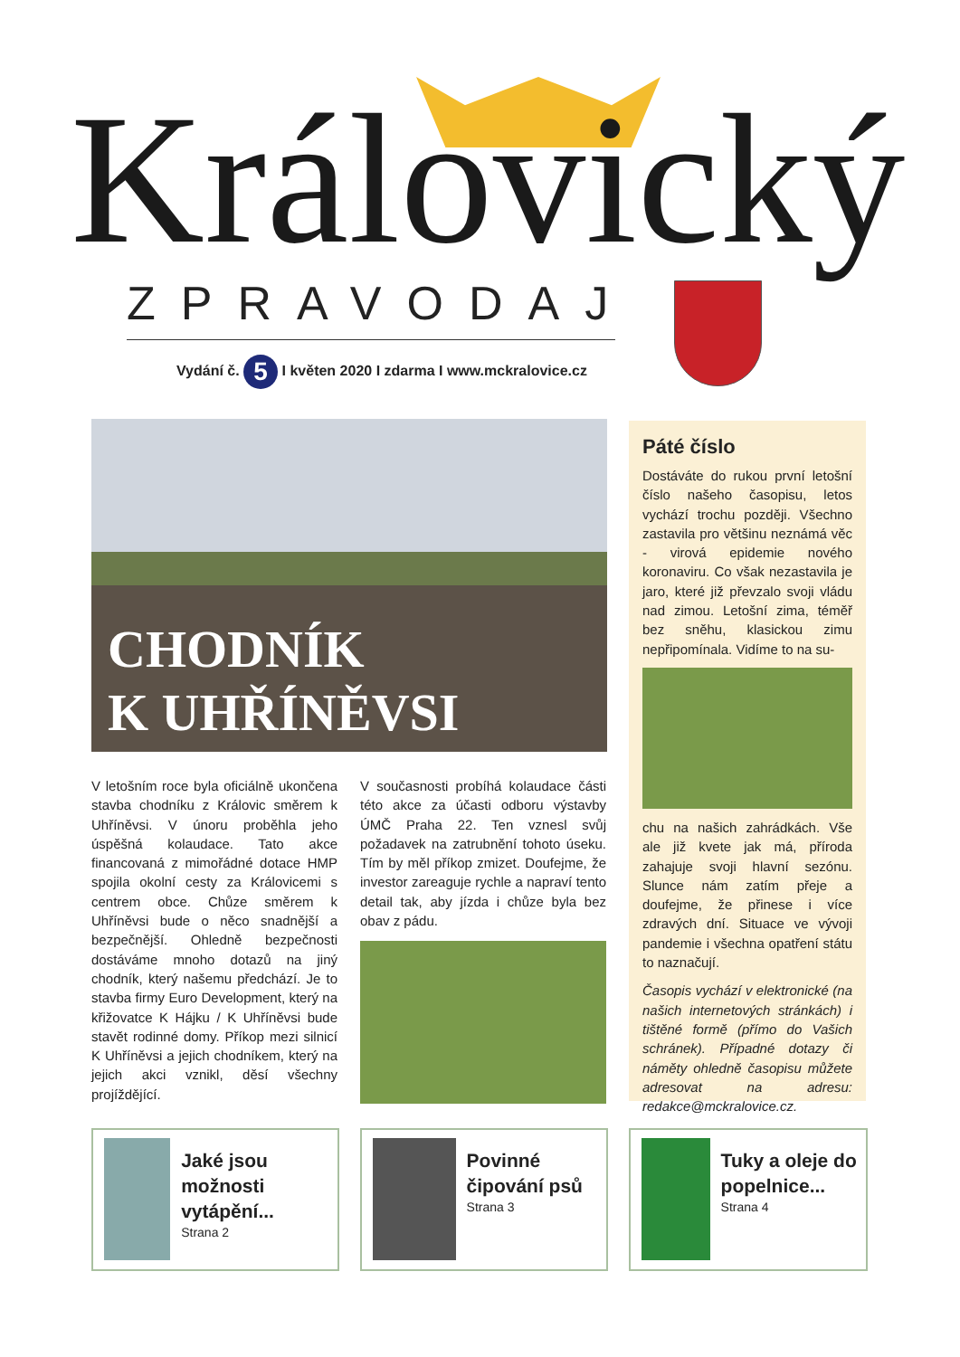Královický ZPRAVODAJ
Vydání č. 5 I květen 2020 I zdarma I www.mckralovice.cz
CHODNÍK
K UHŘÍNĚVSI
V letošním roce byla oficiálně ukončena stavba chodníku z Královic směrem k Uhříněvsi. V únoru proběhla jeho úspěšná kolaudace. Tato akce financovaná z mimořádné dotace HMP spojila okolní cesty za Královicemi s centrem obce. Chůze směrem k Uhříněvsi bude o něco snadnější a bezpečnější. Ohledně bezpečnosti dostáváme mnoho dotazů na jiný chodník, který našemu předchází. Je to stavba firmy Euro Development, který na křižovatce K Hájku / K Uhříněvsi bude stavět rodinné domy. Příkop mezi silnicí K Uhříněvsi a jejich chodníkem, který na jejich akci vznikl, děsí všechny projíždějící.
V současnosti probíhá kolaudace části této akce za účasti odboru výstavby ÚMČ Praha 22. Ten vznesl svůj požadavek na zatrubnění tohoto úseku. Tím by měl příkop zmizet. Doufejme, že investor zareaguje rychle a napraví tento detail tak, aby jízda i chůze byla bez obav z pádu.
Páté číslo
Dostáváte do rukou první letošní číslo našeho časopisu, letos vychází trochu později. Všechno zastavila pro většinu neznámá věc - virová epidemie nového koronaviru. Co však nezastavila je jaro, které již převzalo svoji vládu nad zimou. Letošní zima, téměř bez sněhu, klasickou zimu nepřipomínala. Vidíme to na su-
chu na našich zahrádkách. Vše ale již kvete jak má, příroda zahajuje svoji hlavní sezónu. Slunce nám zatím přeje a doufejme, že přinese i více zdravých dní. Situace ve vývoji pandemie i všechna opatření státu to naznačují.
Časopis vychází v elektronické (na našich internetových stránkách) i tištěné formě (přímo do Vašich schránek). Případné dotazy či náměty ohledně časopisu můžete adresovat na adresu: redakce@mckralovice.cz.
Jaké jsou možnosti vytápění...
Strana 2
Povinné čipování psů
Strana 3
Tuky a oleje do popelnice...
Strana 4